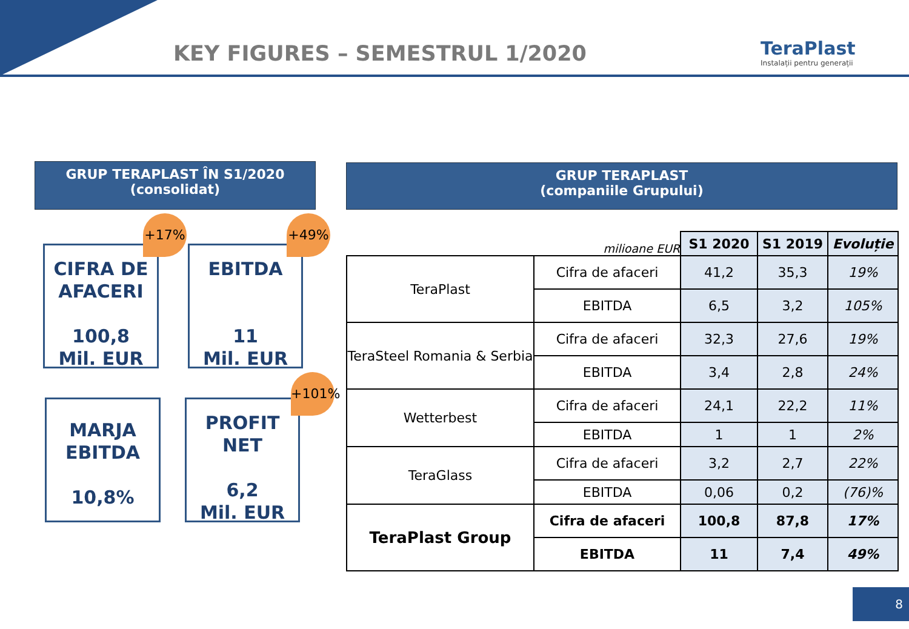KEY FIGURES – SEMESTRUL 1/2020
TeraPlast
Instalații pentru generații
GRUP TERAPLAST ÎN S1/2020
(consolidat)
GRUP TERAPLAST
(companiile Grupului)
CIFRA DE AFACERI
100,8
Mil. EUR
+17%
EBITDA
11
Mil. EUR
+49%
MARJA EBITDA
10,8%
PROFIT NET
6,2
Mil. EUR
+101%
| milioane EUR | | S1 2020 | S1 2019 | Evoluție |
| TeraPlast | Cifra de afaceri | 41,2 | 35,3 | 19% |
| | EBITDA | 6,5 | 3,2 | 105% |
| TeraSteel Romania & Serbia | Cifra de afaceri | 32,3 | 27,6 | 19% |
| | EBITDA | 3,4 | 2,8 | 24% |
| Wetterbest | Cifra de afaceri | 24,1 | 22,2 | 11% |
| | EBITDA | 1 | 1 | 2% |
| TeraGlass | Cifra de afaceri | 3,2 | 2,7 | 22% |
| | EBITDA | 0,06 | 0,2 | (76)% |
| TeraPlast Group | Cifra de afaceri | 100,8 | 87,8 | 17% |
| | EBITDA | 11 | 7,4 | 49% |
8